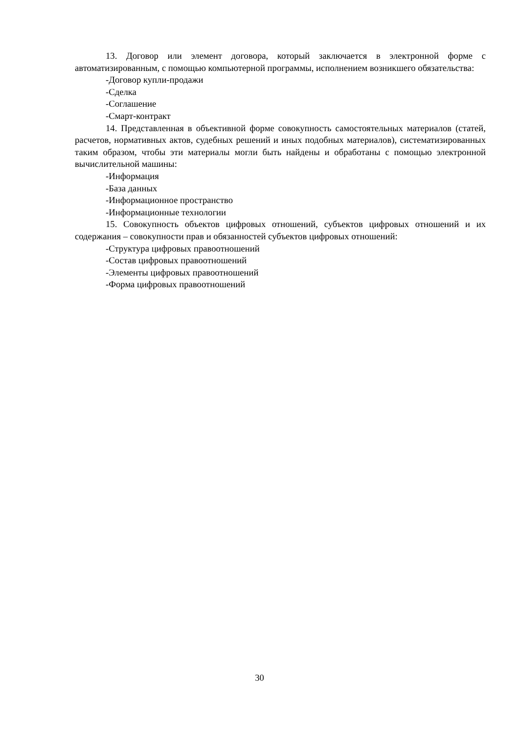13. Договор или элемент договора, который заключается в электронной форме с автоматизированным, с помощью компьютерной программы, исполнением возникшего обязательства:
-Договор купли-продажи
-Сделка
-Соглашение
-Смарт-контракт
14. Представленная в объективной форме совокупность самостоятельных материалов (статей, расчетов, нормативных актов, судебных решений и иных подобных материалов), систематизированных таким образом, чтобы эти материалы могли быть найдены и обработаны с помощью электронной вычислительной машины:
-Информация
-База данных
-Информационное пространство
-Информационные технологии
15. Совокупность объектов цифровых отношений, субъектов цифровых отношений и их содержания – совокупности прав и обязанностей субъектов цифровых отношений:
-Структура цифровых правоотношений
-Состав цифровых правоотношений
-Элементы цифровых правоотношений
-Форма цифровых правоотношений
30